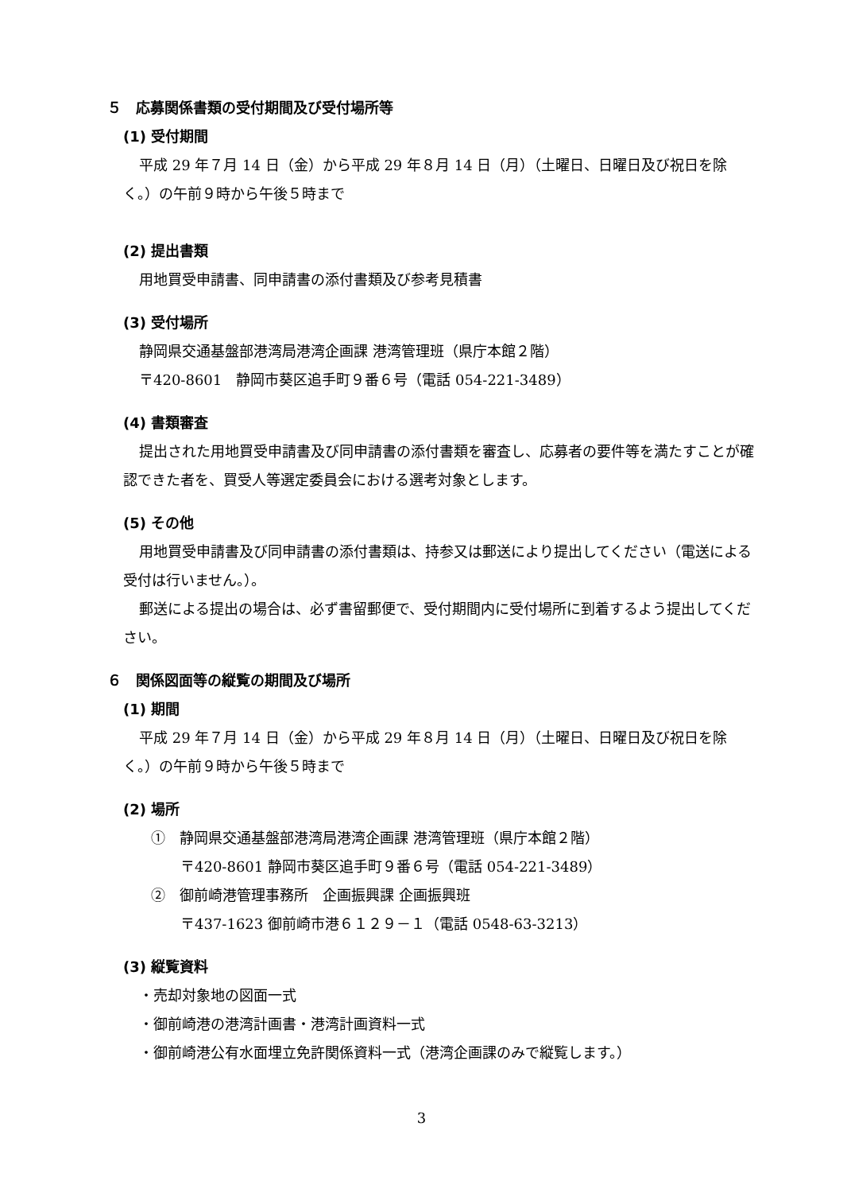５　応募関係書類の受付期間及び受付場所等
(1) 受付期間
平成 29 年７月 14 日（金）から平成 29 年８月 14 日（月）（土曜日、日曜日及び祝日を除く。）の午前９時から午後５時まで
(2) 提出書類
用地買受申請書、同申請書の添付書類及び参考見積書
(3) 受付場所
静岡県交通基盤部港湾局港湾企画課 港湾管理班（県庁本館２階）
〒420-8601　静岡市葵区追手町９番６号（電話 054-221-3489）
(4) 書類審査
提出された用地買受申請書及び同申請書の添付書類を審査し、応募者の要件等を満たすことが確認できた者を、買受人等選定委員会における選考対象とします。
(5) その他
用地買受申請書及び同申請書の添付書類は、持参又は郵送により提出してください（電送による受付は行いません。）。
郵送による提出の場合は、必ず書留郵便で、受付期間内に受付場所に到着するよう提出してください。
６　関係図面等の縦覧の期間及び場所
(1) 期間
平成 29 年７月 14 日（金）から平成 29 年８月 14 日（月）（土曜日、日曜日及び祝日を除く。）の午前９時から午後５時まで
(2) 場所
①　静岡県交通基盤部港湾局港湾企画課 港湾管理班（県庁本館２階）
〒420-8601 静岡市葵区追手町９番６号（電話 054-221-3489）
②　御前崎港管理事務所　企画振興課 企画振興班
〒437-1623 御前崎市港６１２９－１（電話 0548-63-3213）
(3) 縦覧資料
・売却対象地の図面一式
・御前崎港の港湾計画書・港湾計画資料一式
・御前崎港公有水面埋立免許関係資料一式（港湾企画課のみで縦覧します。）
3